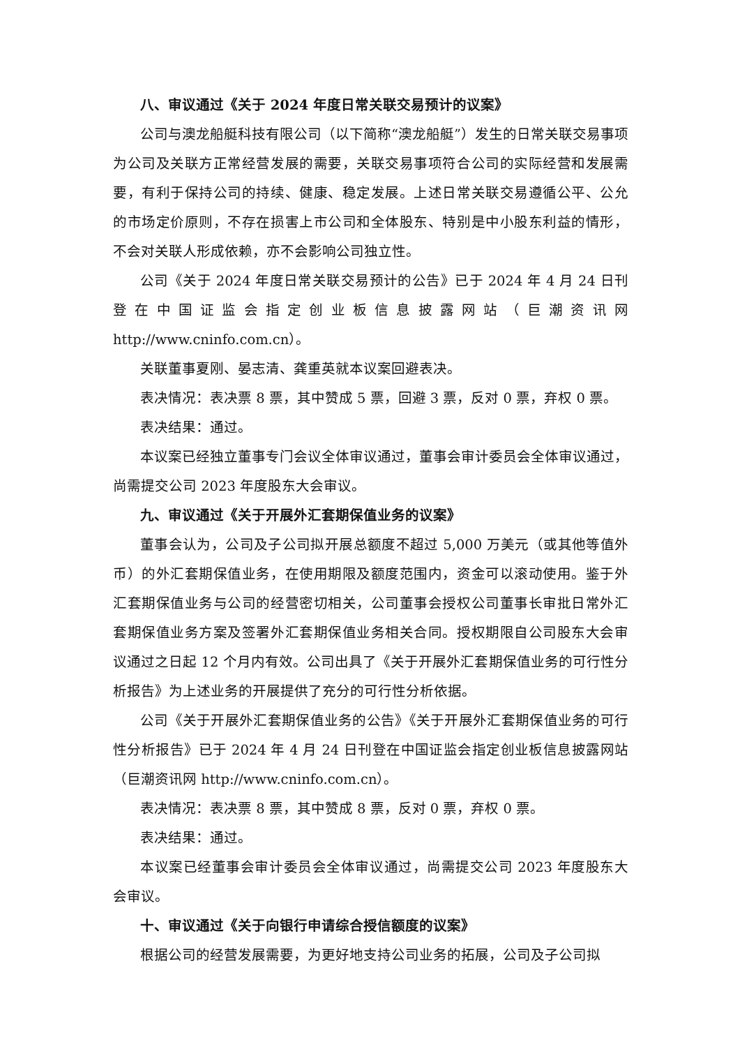八、审议通过《关于 2024 年度日常关联交易预计的议案》
公司与澳龙船艇科技有限公司（以下简称“澳龙船艇”）发生的日常关联交易事项为公司及关联方正常经营发展的需要，关联交易事项符合公司的实际经营和发展需要，有利于保持公司的持续、健康、稳定发展。上述日常关联交易遵循公平、公允的市场定价原则，不存在损害上市公司和全体股东、特别是中小股东利益的情形，不会对关联人形成依赖，亦不会影响公司独立性。
公司《关于 2024 年度日常关联交易预计的公告》已于 2024 年 4 月 24 日刊登在中国证监会指定创业板信息披露网站（巨潮资讯网 http://www.cninfo.com.cn）。
关联董事夏刚、晏志清、龚重英就本议案回避表决。
表决情况：表决票 8 票，其中赞成 5 票，回避 3 票，反对 0 票，弃权 0 票。
表决结果：通过。
本议案已经独立董事专门会议全体审议通过，董事会审计委员会全体审议通过，尚需提交公司 2023 年度股东大会审议。
九、审议通过《关于开展外汇套期保值业务的议案》
董事会认为，公司及子公司拟开展总额度不超过 5,000 万美元（或其他等值外币）的外汇套期保值业务，在使用期限及额度范围内，资金可以滚动使用。鉴于外汇套期保值业务与公司的经营密切相关，公司董事会授权公司董事长审批日常外汇套期保值业务方案及签署外汇套期保值业务相关合同。授权期限自公司股东大会审议通过之日起 12 个月内有效。公司出具了《关于开展外汇套期保值业务的可行性分析报告》为上述业务的开展提供了充分的可行性分析依据。
公司《关于开展外汇套期保值业务的公告》《关于开展外汇套期保值业务的可行性分析报告》已于 2024 年 4 月 24 日刊登在中国证监会指定创业板信息披露网站（巨潮资讯网 http://www.cninfo.com.cn）。
表决情况：表决票 8 票，其中赞成 8 票，反对 0 票，弃权 0 票。
表决结果：通过。
本议案已经董事会审计委员会全体审议通过，尚需提交公司 2023 年度股东大会审议。
十、审议通过《关于向银行申请综合授信额度的议案》
根据公司的经营发展需要，为更好地支持公司业务的拓展，公司及子公司拟